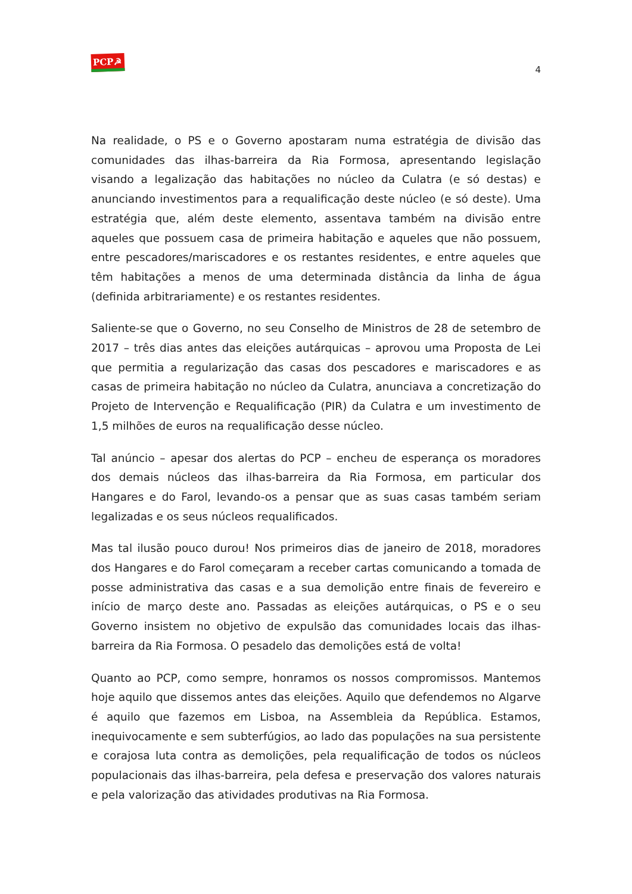PCP☭
4
Na realidade, o PS e o Governo apostaram numa estratégia de divisão das comunidades das ilhas-barreira da Ria Formosa, apresentando legislação visando a legalização das habitações no núcleo da Culatra (e só destas) e anunciando investimentos para a requalificação deste núcleo (e só deste). Uma estratégia que, além deste elemento, assentava também na divisão entre aqueles que possuem casa de primeira habitação e aqueles que não possuem, entre pescadores/mariscadores e os restantes residentes, e entre aqueles que têm habitações a menos de uma determinada distância da linha de água (definida arbitrariamente) e os restantes residentes.
Saliente-se que o Governo, no seu Conselho de Ministros de 28 de setembro de 2017 – três dias antes das eleições autárquicas – aprovou uma Proposta de Lei que permitia a regularização das casas dos pescadores e mariscadores e as casas de primeira habitação no núcleo da Culatra, anunciava a concretização do Projeto de Intervenção e Requalificação (PIR) da Culatra e um investimento de 1,5 milhões de euros na requalificação desse núcleo.
Tal anúncio – apesar dos alertas do PCP – encheu de esperança os moradores dos demais núcleos das ilhas-barreira da Ria Formosa, em particular dos Hangares e do Farol, levando-os a pensar que as suas casas também seriam legalizadas e os seus núcleos requalificados.
Mas tal ilusão pouco durou! Nos primeiros dias de janeiro de 2018, moradores dos Hangares e do Farol começaram a receber cartas comunicando a tomada de posse administrativa das casas e a sua demolição entre finais de fevereiro e início de março deste ano. Passadas as eleições autárquicas, o PS e o seu Governo insistem no objetivo de expulsão das comunidades locais das ilhas-barreira da Ria Formosa. O pesadelo das demolições está de volta!
Quanto ao PCP, como sempre, honramos os nossos compromissos. Mantemos hoje aquilo que dissemos antes das eleições. Aquilo que defendemos no Algarve é aquilo que fazemos em Lisboa, na Assembleia da República. Estamos, inequivocamente e sem subterfúgios, ao lado das populações na sua persistente e corajosa luta contra as demolições, pela requalificação de todos os núcleos populacionais das ilhas-barreira, pela defesa e preservação dos valores naturais e pela valorização das atividades produtivas na Ria Formosa.